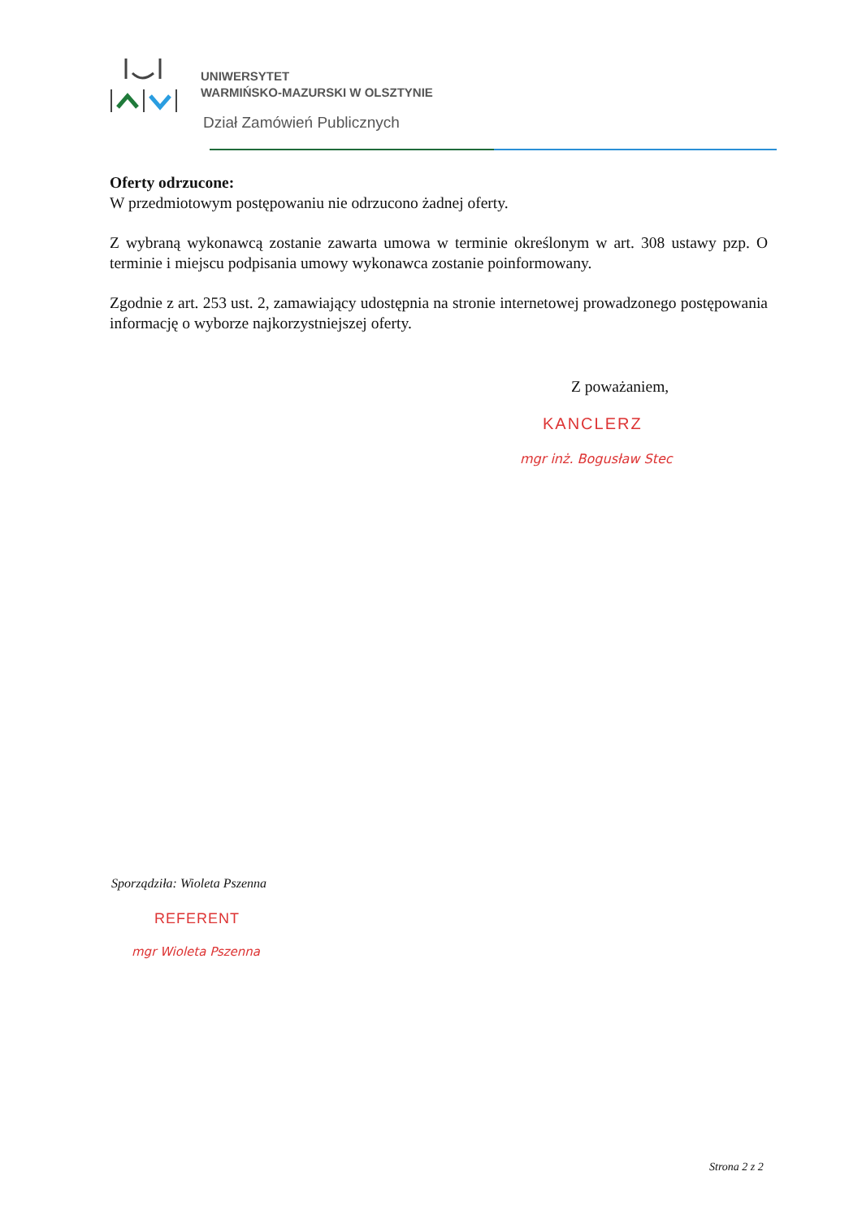UNIWERSYTET
WARMIŃSKO-MAZURSKI W OLSZTYNIE
Dział Zamówień Publicznych
Oferty odrzucone:
W przedmiotowym postępowaniu nie odrzucono żadnej oferty.
Z wybraną wykonawcą zostanie zawarta umowa w terminie określonym w art. 308 ustawy pzp. O terminie i miejscu podpisania umowy wykonawca zostanie poinformowany.
Zgodnie z art. 253 ust. 2, zamawiający udostępnia na stronie internetowej prowadzonego postępowania informację o wyborze najkorzystniejszej oferty.
Z poważaniem,
KANCLERZ
mgr inż. Bogusław Stec
Sporządziła: Wioleta Pszenna
REFERENT
mgr Wioleta Pszenna
Strona 2 z 2